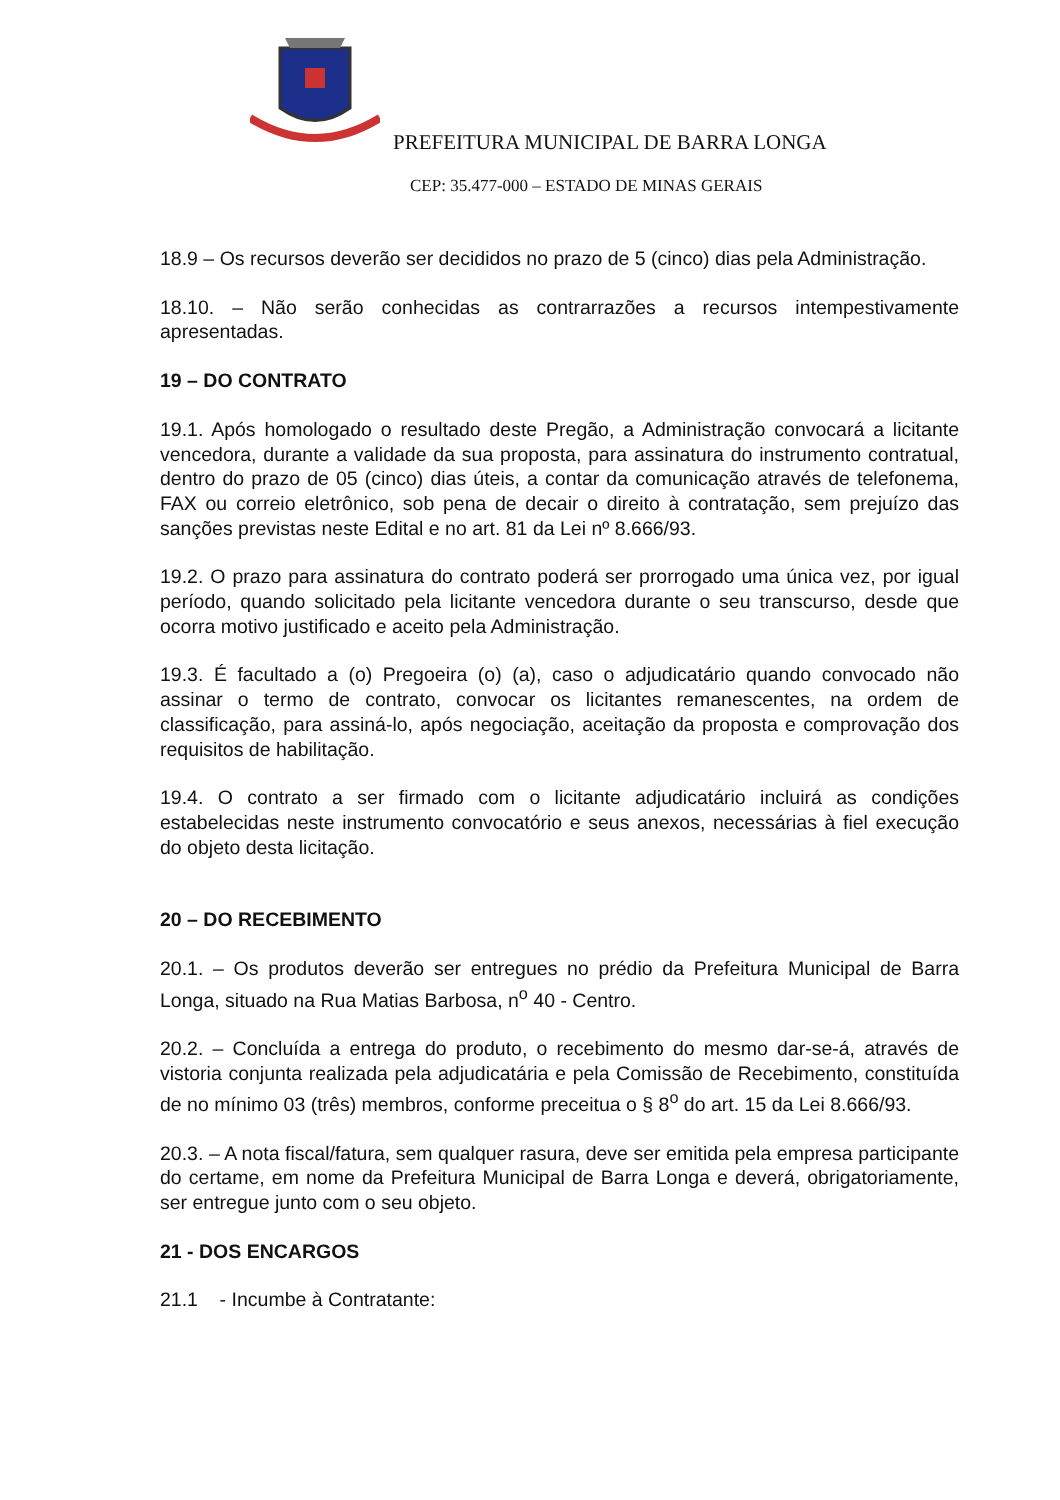PREFEITURA MUNICIPAL DE BARRA LONGA
CEP: 35.477-000 – ESTADO DE MINAS GERAIS
18.9 – Os recursos deverão ser decididos no prazo de 5 (cinco) dias pela Administração.
18.10. – Não serão conhecidas as contrarrazões a recursos intempestivamente apresentadas.
19 – DO CONTRATO
19.1. Após homologado o resultado deste Pregão, a Administração convocará a licitante vencedora, durante a validade da sua proposta, para assinatura do instrumento contratual, dentro do prazo de 05 (cinco) dias úteis, a contar da comunicação através de telefonema, FAX ou correio eletrônico, sob pena de decair o direito à contratação, sem prejuízo das sanções previstas neste Edital e no art. 81 da Lei nº 8.666/93.
19.2. O prazo para assinatura do contrato poderá ser prorrogado uma única vez, por igual período, quando solicitado pela licitante vencedora durante o seu transcurso, desde que ocorra motivo justificado e aceito pela Administração.
19.3. É facultado a (o) Pregoeira (o) (a), caso o adjudicatário quando convocado não assinar o termo de contrato, convocar os licitantes remanescentes, na ordem de classificação, para assiná-lo, após negociação, aceitação da proposta e comprovação dos requisitos de habilitação.
19.4. O contrato a ser firmado com o licitante adjudicatário incluirá as condições estabelecidas neste instrumento convocatório e seus anexos, necessárias à fiel execução do objeto desta licitação.
20 – DO RECEBIMENTO
20.1. – Os produtos deverão ser entregues no prédio da Prefeitura Municipal de Barra Longa, situado na Rua Matias Barbosa, n<sup>o</sup> 40 - Centro.
20.2. – Concluída a entrega do produto, o recebimento do mesmo dar-se-á, através de vistoria conjunta realizada pela adjudicatária e pela Comissão de Recebimento, constituída de no mínimo 03 (três) membros, conforme preceitua o § 8<sup>o</sup> do art. 15 da Lei 8.666/93.
20.3. – A nota fiscal/fatura, sem qualquer rasura, deve ser emitida pela empresa participante do certame, em nome da Prefeitura Municipal de Barra Longa e deverá, obrigatoriamente, ser entregue junto com o seu objeto.
21 - DOS ENCARGOS
21.1 - Incumbe à Contratante: